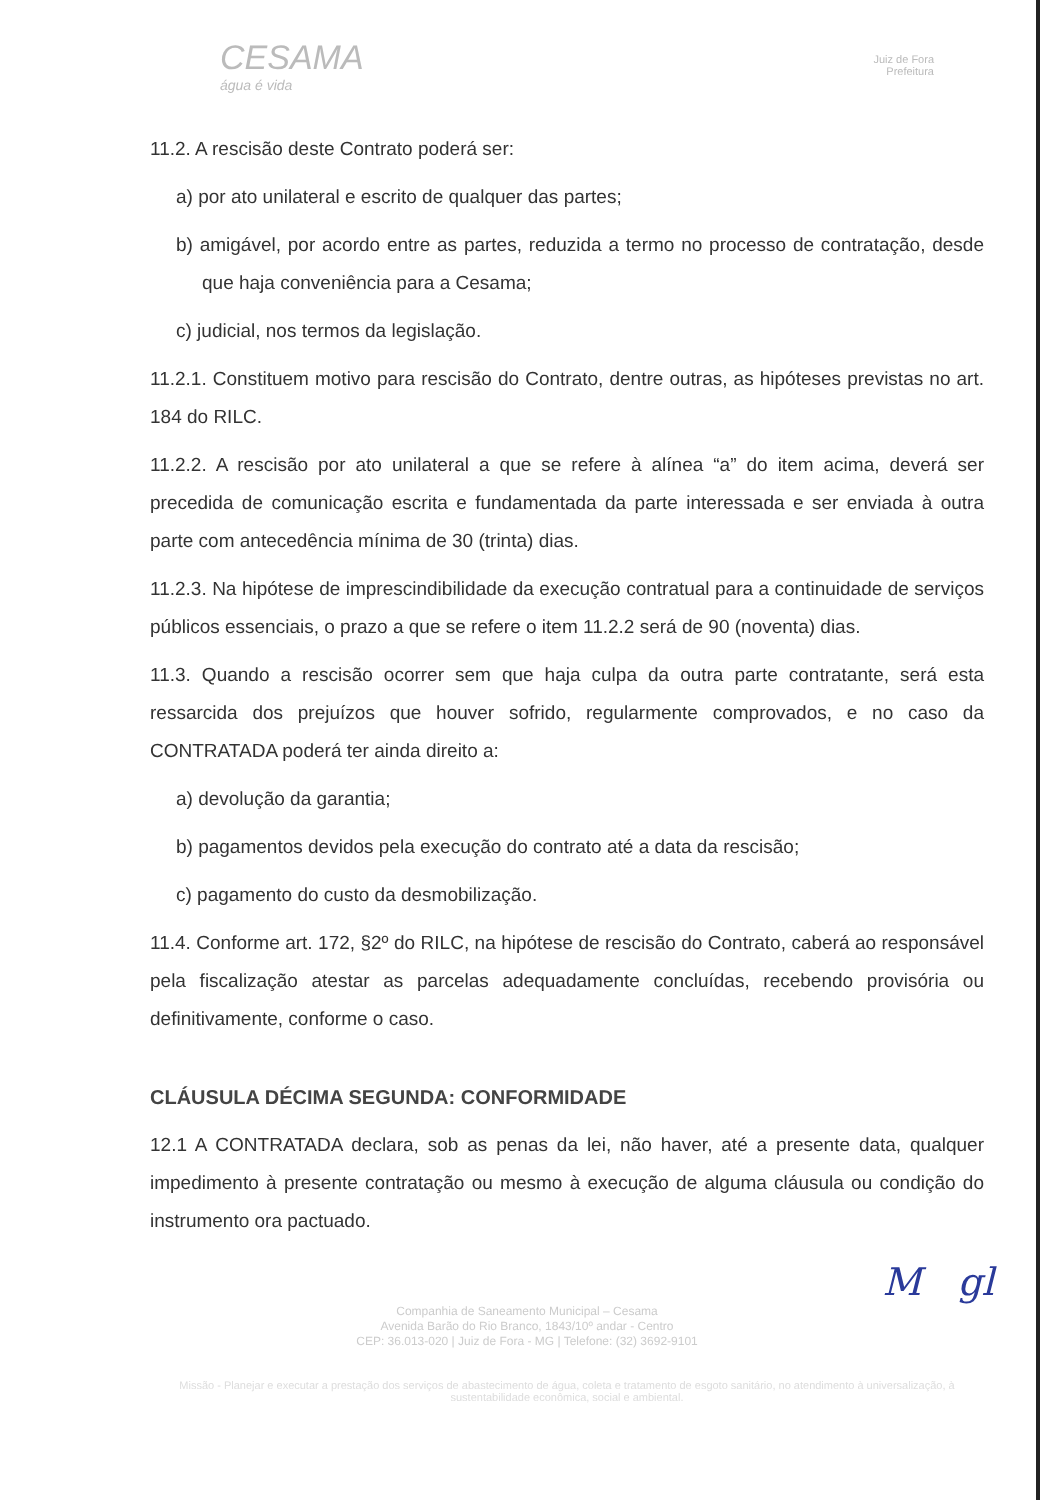CESAMA
água é vida
Juiz de Fora
Prefeitura
11.2. A rescisão deste Contrato poderá ser:
a) por ato unilateral e escrito de qualquer das partes;
b) amigável, por acordo entre as partes, reduzida a termo no processo de contratação, desde que haja conveniência para a Cesama;
c) judicial, nos termos da legislação.
11.2.1. Constituem motivo para rescisão do Contrato, dentre outras, as hipóteses previstas no art. 184 do RILC.
11.2.2. A rescisão por ato unilateral a que se refere à alínea “a” do item acima, deverá ser precedida de comunicação escrita e fundamentada da parte interessada e ser enviada à outra parte com antecedência mínima de 30 (trinta) dias.
11.2.3. Na hipótese de imprescindibilidade da execução contratual para a continuidade de serviços públicos essenciais, o prazo a que se refere o item 11.2.2 será de 90 (noventa) dias.
11.3. Quando a rescisão ocorrer sem que haja culpa da outra parte contratante, será esta ressarcida dos prejuízos que houver sofrido, regularmente comprovados, e no caso da CONTRATADA poderá ter ainda direito a:
a) devolução da garantia;
b) pagamentos devidos pela execução do contrato até a data da rescisão;
c) pagamento do custo da desmobilização.
11.4. Conforme art. 172, §2º do RILC, na hipótese de rescisão do Contrato, caberá ao responsável pela fiscalização atestar as parcelas adequadamente concluídas, recebendo provisória ou definitivamente, conforme o caso.
CLÁUSULA DÉCIMA SEGUNDA: CONFORMIDADE
12.1 A CONTRATADA declara, sob as penas da lei, não haver, até a presente data, qualquer impedimento à presente contratação ou mesmo à execução de alguma cláusula ou condição do instrumento ora pactuado.
M gl
Companhia de Saneamento Municipal – Cesama
Avenida Barão do Rio Branco, 1843/10º andar - Centro
CEP: 36.013-020 | Juiz de Fora - MG | Telefone: (32) 3692-9101
Missão - Planejar e executar a prestação dos serviços de abastecimento de água, coleta e tratamento de esgoto sanitário, no atendimento à universalização, à sustentabilidade econômica, social e ambiental.